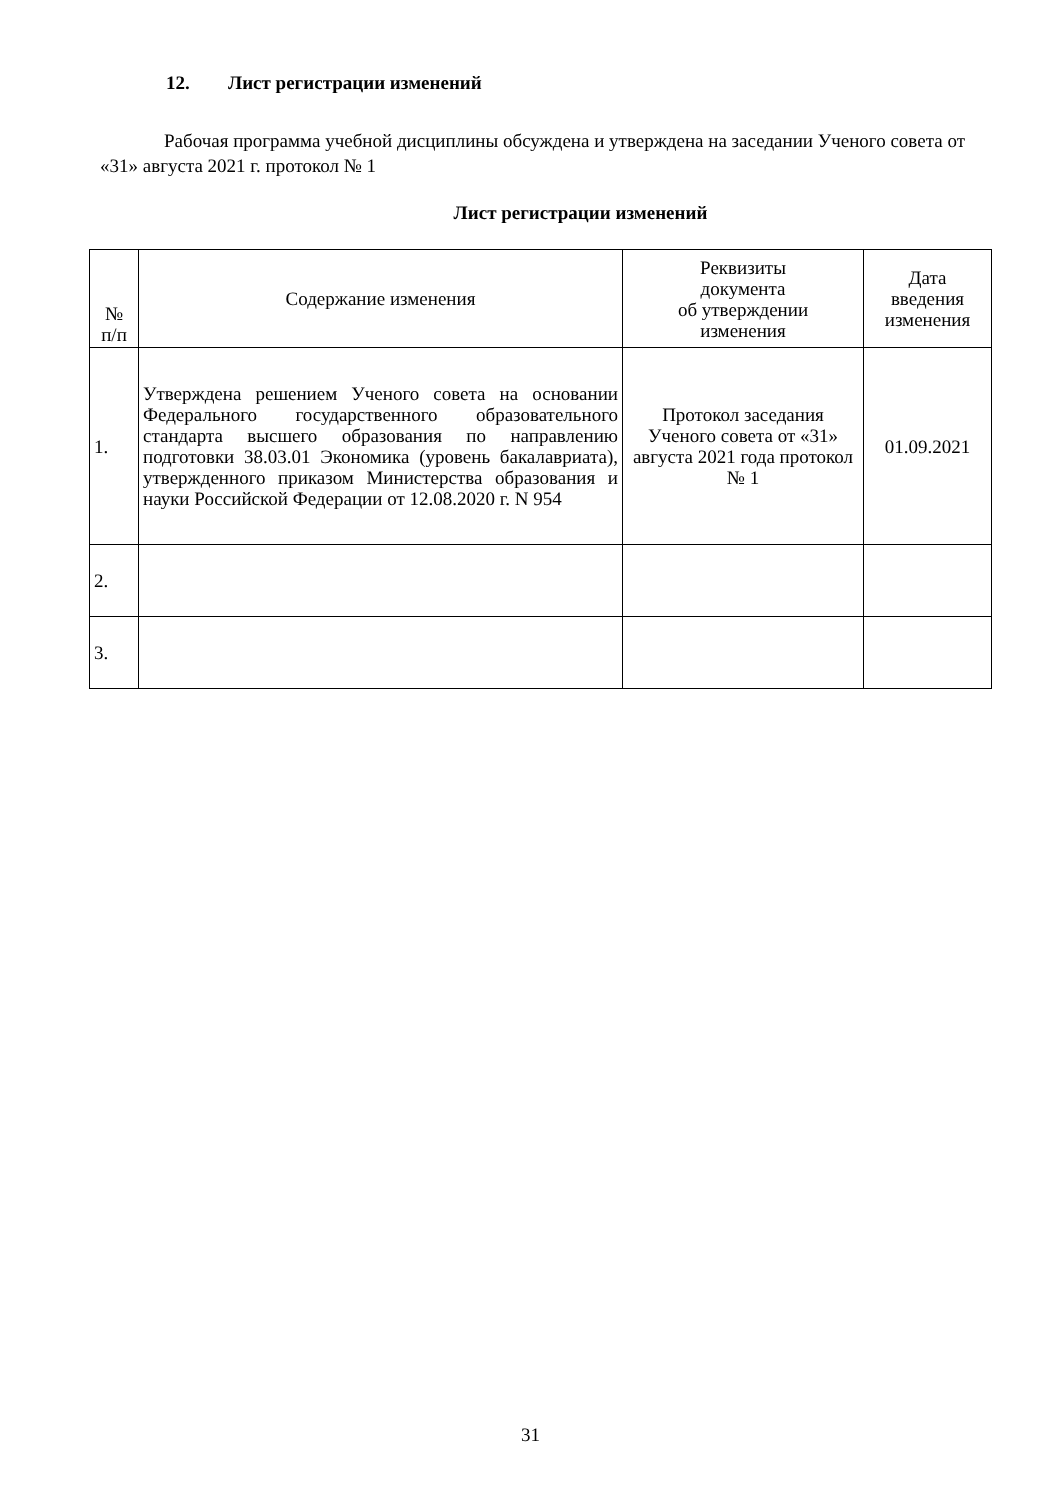12. Лист регистрации изменений
Рабочая программа учебной дисциплины обсуждена и утверждена на заседании Ученого совета от «31» августа 2021 г. протокол № 1
Лист регистрации изменений
| № п/п | Содержание изменения | Реквизиты документа об утверждении изменения | Дата введения изменения |
| --- | --- | --- | --- |
| 1. | Утверждена решением Ученого совета на основании Федерального государственного образовательного стандарта высшего образования по направлению подготовки 38.03.01 Экономика (уровень бакалавриата), утвержденного приказом Министерства образования и науки Российской Федерации от 12.08.2020 г. N 954 | Протокол заседания Ученого совета от «31» августа 2021 года протокол № 1 | 01.09.2021 |
| 2. | | | |
| 3. | | | |
31